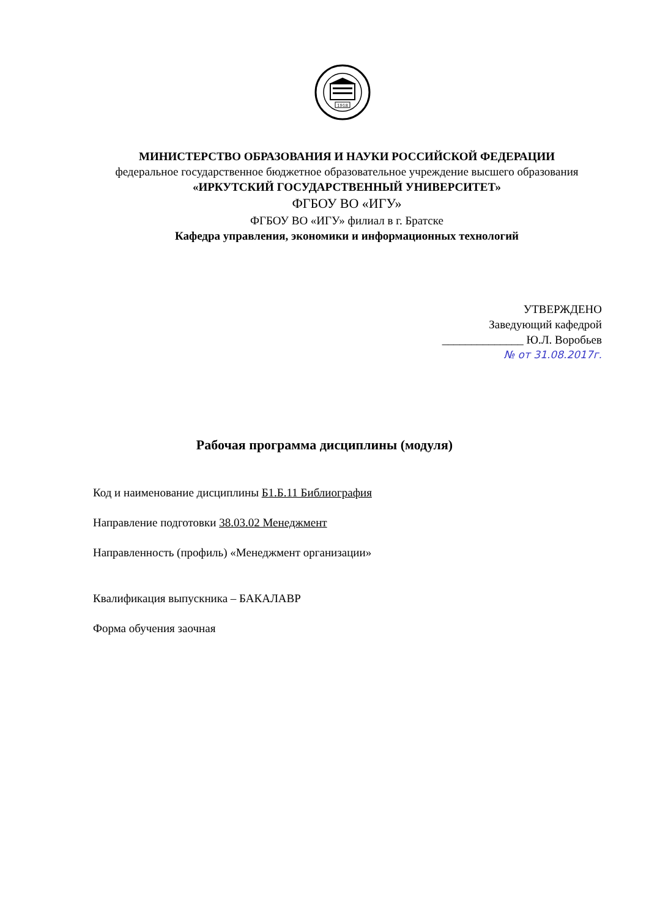1918
МИНИСТЕРСТВО ОБРАЗОВАНИЯ И НАУКИ РОССИЙСКОЙ ФЕДЕРАЦИИ
федеральное государственное бюджетное образовательное учреждение высшего образования
«ИРКУТСКИЙ ГОСУДАРСТВЕННЫЙ УНИВЕРСИТЕТ»
ФГБОУ ВО «ИГУ»
ФГБОУ ВО «ИГУ» филиал в г. Братске
Кафедра управления, экономики и информационных технологий
УТВЕРЖДЕНО
Заведующий кафедрой
______________ Ю.Л. Воробьев
№ от 31.08.2017г.
Рабочая программа дисциплины (модуля)
Код и наименование дисциплины Б1.Б.11 Библиография
Направление подготовки 38.03.02 Менеджмент
Направленность (профиль) «Менеджмент организации»
Квалификация выпускника – БАКАЛАВР
Форма обучения заочная